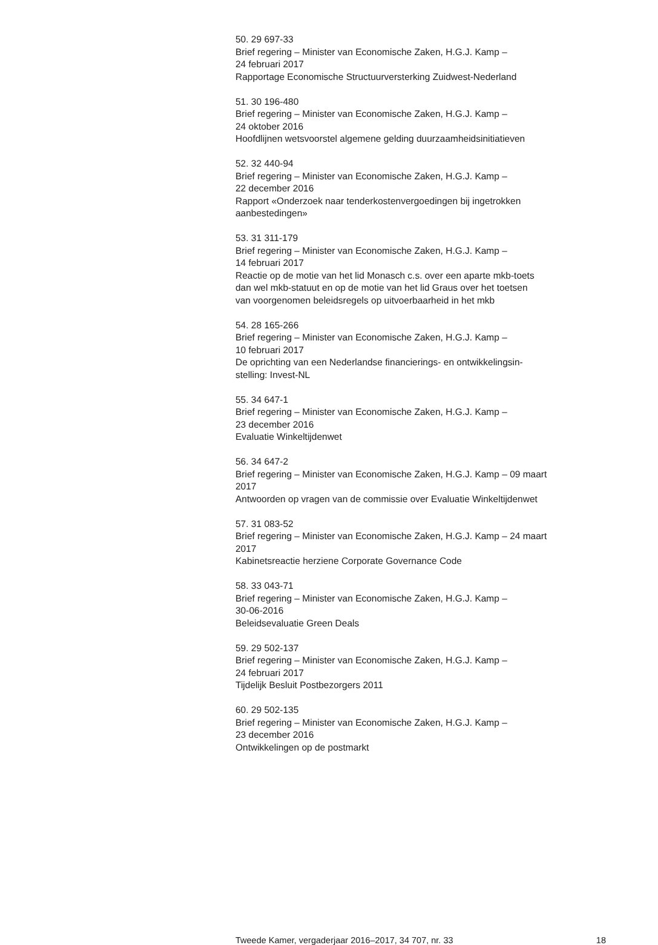50. 29 697-33
Brief regering – Minister van Economische Zaken, H.G.J. Kamp –
24 februari 2017
Rapportage Economische Structuurversterking Zuidwest-Nederland
51. 30 196-480
Brief regering – Minister van Economische Zaken, H.G.J. Kamp –
24 oktober 2016
Hoofdlijnen wetsvoorstel algemene gelding duurzaamheidsinitiatieven
52. 32 440-94
Brief regering – Minister van Economische Zaken, H.G.J. Kamp –
22 december 2016
Rapport «Onderzoek naar tenderkostenvergoedingen bij ingetrokken
aanbestedingen»
53. 31 311-179
Brief regering – Minister van Economische Zaken, H.G.J. Kamp –
14 februari 2017
Reactie op de motie van het lid Monasch c.s. over een aparte mkb-toets
dan wel mkb-statuut en op de motie van het lid Graus over het toetsen
van voorgenomen beleidsregels op uitvoerbaarheid in het mkb
54. 28 165-266
Brief regering – Minister van Economische Zaken, H.G.J. Kamp –
10 februari 2017
De oprichting van een Nederlandse financierings- en ontwikkelingsin-
stelling: Invest-NL
55. 34 647-1
Brief regering – Minister van Economische Zaken, H.G.J. Kamp –
23 december 2016
Evaluatie Winkeltijdenwet
56. 34 647-2
Brief regering – Minister van Economische Zaken, H.G.J. Kamp – 09 maart
2017
Antwoorden op vragen van de commissie over Evaluatie Winkeltijdenwet
57. 31 083-52
Brief regering – Minister van Economische Zaken, H.G.J. Kamp – 24 maart
2017
Kabinetsreactie herziene Corporate Governance Code
58. 33 043-71
Brief regering – Minister van Economische Zaken, H.G.J. Kamp –
30-06-2016
Beleidsevaluatie Green Deals
59. 29 502-137
Brief regering – Minister van Economische Zaken, H.G.J. Kamp –
24 februari 2017
Tijdelijk Besluit Postbezorgers 2011
60. 29 502-135
Brief regering – Minister van Economische Zaken, H.G.J. Kamp –
23 december 2016
Ontwikkelingen op de postmarkt
Tweede Kamer, vergaderjaar 2016–2017, 34 707, nr. 33 18